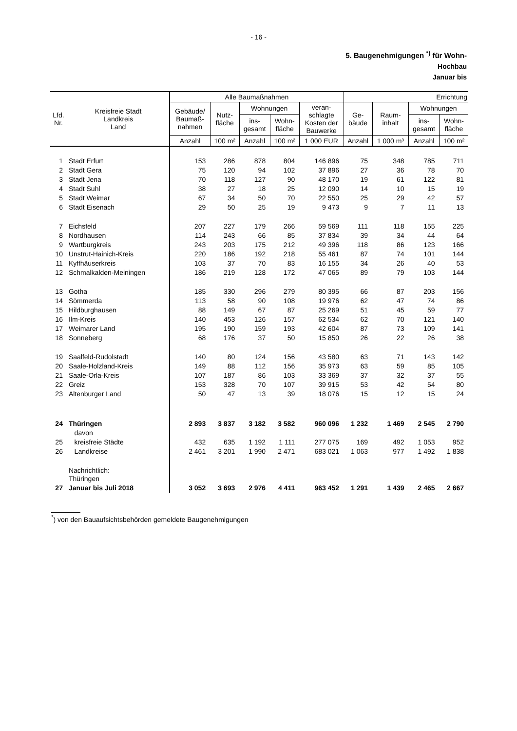- 16 -
5. Baugenehmigungen <sup>*)</sup> für Wohn-
Hochbau
Januar bis
| Lfd. Nr. | Kreisfreie Stadt Landkreis Land | Alle Baumaßnahmen | | | | | Errichtung | | | |
| --- | --- | --- | --- | --- | --- | --- | --- | --- | --- | --- |
| | | Gebäude/ Baumaß- nahmen | Nutz- fläche | Wohnungen | | veran- schlagte Kosten der Bauwerke | Ge- bäude | Raum- inhalt | Wohnungen | |
| | | | | ins- gesamt | Wohn- fläche | | | | ins- gesamt | Wohn- fläche |
| | | Anzahl | 100 m² | Anzahl | 100 m² | 1 000 EUR | Anzahl | 1 000 m³ | Anzahl | 100 m² |
| 1 | Stadt Erfurt | 153 | 286 | 878 | 804 | 146 896 | 75 | 348 | 785 | 711 |
| 2 | Stadt Gera | 75 | 120 | 94 | 102 | 37 896 | 27 | 36 | 78 | 70 |
| 3 | Stadt Jena | 70 | 118 | 127 | 90 | 48 170 | 19 | 61 | 122 | 81 |
| 4 | Stadt Suhl | 38 | 27 | 18 | 25 | 12 090 | 14 | 10 | 15 | 19 |
| 5 | Stadt Weimar | 67 | 34 | 50 | 70 | 22 550 | 25 | 29 | 42 | 57 |
| 6 | Stadt Eisenach | 29 | 50 | 25 | 19 | 9 473 | 9 | 7 | 11 | 13 |
| 7 | Eichsfeld | 207 | 227 | 179 | 266 | 59 569 | 111 | 118 | 155 | 225 |
| 8 | Nordhausen | 114 | 243 | 66 | 85 | 37 834 | 39 | 34 | 44 | 64 |
| 9 | Wartburgkreis | 243 | 203 | 175 | 212 | 49 396 | 118 | 86 | 123 | 166 |
| 10 | Unstrut-Hainich-Kreis | 220 | 186 | 192 | 218 | 55 461 | 87 | 74 | 101 | 144 |
| 11 | Kyffhäuserkreis | 103 | 37 | 70 | 83 | 16 155 | 34 | 26 | 40 | 53 |
| 12 | Schmalkalden-Meiningen | 186 | 219 | 128 | 172 | 47 065 | 89 | 79 | 103 | 144 |
| 13 | Gotha | 185 | 330 | 296 | 279 | 80 395 | 66 | 87 | 203 | 156 |
| 14 | Sömmerda | 113 | 58 | 90 | 108 | 19 976 | 62 | 47 | 74 | 86 |
| 15 | Hildburghausen | 88 | 149 | 67 | 87 | 25 269 | 51 | 45 | 59 | 77 |
| 16 | Ilm-Kreis | 140 | 453 | 126 | 157 | 62 534 | 62 | 70 | 121 | 140 |
| 17 | Weimarer Land | 195 | 190 | 159 | 193 | 42 604 | 87 | 73 | 109 | 141 |
| 18 | Sonneberg | 68 | 176 | 37 | 50 | 15 850 | 26 | 22 | 26 | 38 |
| 19 | Saalfeld-Rudolstadt | 140 | 80 | 124 | 156 | 43 580 | 63 | 71 | 143 | 142 |
| 20 | Saale-Holzland-Kreis | 149 | 88 | 112 | 156 | 35 973 | 63 | 59 | 85 | 105 |
| 21 | Saale-Orla-Kreis | 107 | 187 | 86 | 103 | 33 369 | 37 | 32 | 37 | 55 |
| 22 | Greiz | 153 | 328 | 70 | 107 | 39 915 | 53 | 42 | 54 | 80 |
| 23 | Altenburger Land | 50 | 47 | 13 | 39 | 18 076 | 15 | 12 | 15 | 24 |
| 24 | Thüringen | 2 893 | 3 837 | 3 182 | 3 582 | 960 096 | 1 232 | 1 469 | 2 545 | 2 790 |
| | davon | | | | | | | | | |
| 25 | kreisfreie Städte | 432 | 635 | 1 192 | 1 111 | 277 075 | 169 | 492 | 1 053 | 952 |
| 26 | Landkreise | 2 461 | 3 201 | 1 990 | 2 471 | 683 021 | 1 063 | 977 | 1 492 | 1 838 |
| | Nachrichtlich: Thüringen | | | | | | | | | |
| 27 | Januar bis Juli 2018 | 3 052 | 3 693 | 2 976 | 4 411 | 963 452 | 1 291 | 1 439 | 2 465 | 2 667 |
<sup>*</sup>) von den Bauaufsichtsbehörden gemeldete Baugenehmigungen